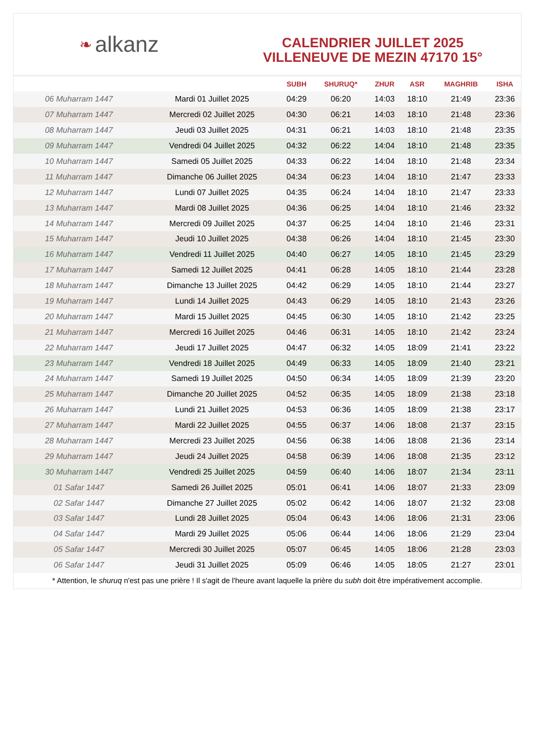❧ alkanz
CALENDRIER JUILLET 2025
VILLENEUVE DE MEZIN 47170 15°
| | | SUBH | SHURUQ* | ZHUR | ASR | MAGHRIB | ISHA |
| --- | --- | --- | --- | --- | --- | --- | --- |
| 06 Muharram 1447 | Mardi 01 Juillet 2025 | 04:29 | 06:20 | 14:03 | 18:10 | 21:49 | 23:36 |
| 07 Muharram 1447 | Mercredi 02 Juillet 2025 | 04:30 | 06:21 | 14:03 | 18:10 | 21:48 | 23:36 |
| 08 Muharram 1447 | Jeudi 03 Juillet 2025 | 04:31 | 06:21 | 14:03 | 18:10 | 21:48 | 23:35 |
| 09 Muharram 1447 | Vendredi 04 Juillet 2025 | 04:32 | 06:22 | 14:04 | 18:10 | 21:48 | 23:35 |
| 10 Muharram 1447 | Samedi 05 Juillet 2025 | 04:33 | 06:22 | 14:04 | 18:10 | 21:48 | 23:34 |
| 11 Muharram 1447 | Dimanche 06 Juillet 2025 | 04:34 | 06:23 | 14:04 | 18:10 | 21:47 | 23:33 |
| 12 Muharram 1447 | Lundi 07 Juillet 2025 | 04:35 | 06:24 | 14:04 | 18:10 | 21:47 | 23:33 |
| 13 Muharram 1447 | Mardi 08 Juillet 2025 | 04:36 | 06:25 | 14:04 | 18:10 | 21:46 | 23:32 |
| 14 Muharram 1447 | Mercredi 09 Juillet 2025 | 04:37 | 06:25 | 14:04 | 18:10 | 21:46 | 23:31 |
| 15 Muharram 1447 | Jeudi 10 Juillet 2025 | 04:38 | 06:26 | 14:04 | 18:10 | 21:45 | 23:30 |
| 16 Muharram 1447 | Vendredi 11 Juillet 2025 | 04:40 | 06:27 | 14:05 | 18:10 | 21:45 | 23:29 |
| 17 Muharram 1447 | Samedi 12 Juillet 2025 | 04:41 | 06:28 | 14:05 | 18:10 | 21:44 | 23:28 |
| 18 Muharram 1447 | Dimanche 13 Juillet 2025 | 04:42 | 06:29 | 14:05 | 18:10 | 21:44 | 23:27 |
| 19 Muharram 1447 | Lundi 14 Juillet 2025 | 04:43 | 06:29 | 14:05 | 18:10 | 21:43 | 23:26 |
| 20 Muharram 1447 | Mardi 15 Juillet 2025 | 04:45 | 06:30 | 14:05 | 18:10 | 21:42 | 23:25 |
| 21 Muharram 1447 | Mercredi 16 Juillet 2025 | 04:46 | 06:31 | 14:05 | 18:10 | 21:42 | 23:24 |
| 22 Muharram 1447 | Jeudi 17 Juillet 2025 | 04:47 | 06:32 | 14:05 | 18:09 | 21:41 | 23:22 |
| 23 Muharram 1447 | Vendredi 18 Juillet 2025 | 04:49 | 06:33 | 14:05 | 18:09 | 21:40 | 23:21 |
| 24 Muharram 1447 | Samedi 19 Juillet 2025 | 04:50 | 06:34 | 14:05 | 18:09 | 21:39 | 23:20 |
| 25 Muharram 1447 | Dimanche 20 Juillet 2025 | 04:52 | 06:35 | 14:05 | 18:09 | 21:38 | 23:18 |
| 26 Muharram 1447 | Lundi 21 Juillet 2025 | 04:53 | 06:36 | 14:05 | 18:09 | 21:38 | 23:17 |
| 27 Muharram 1447 | Mardi 22 Juillet 2025 | 04:55 | 06:37 | 14:06 | 18:08 | 21:37 | 23:15 |
| 28 Muharram 1447 | Mercredi 23 Juillet 2025 | 04:56 | 06:38 | 14:06 | 18:08 | 21:36 | 23:14 |
| 29 Muharram 1447 | Jeudi 24 Juillet 2025 | 04:58 | 06:39 | 14:06 | 18:08 | 21:35 | 23:12 |
| 30 Muharram 1447 | Vendredi 25 Juillet 2025 | 04:59 | 06:40 | 14:06 | 18:07 | 21:34 | 23:11 |
| 01 Safar 1447 | Samedi 26 Juillet 2025 | 05:01 | 06:41 | 14:06 | 18:07 | 21:33 | 23:09 |
| 02 Safar 1447 | Dimanche 27 Juillet 2025 | 05:02 | 06:42 | 14:06 | 18:07 | 21:32 | 23:08 |
| 03 Safar 1447 | Lundi 28 Juillet 2025 | 05:04 | 06:43 | 14:06 | 18:06 | 21:31 | 23:06 |
| 04 Safar 1447 | Mardi 29 Juillet 2025 | 05:06 | 06:44 | 14:06 | 18:06 | 21:29 | 23:04 |
| 05 Safar 1447 | Mercredi 30 Juillet 2025 | 05:07 | 06:45 | 14:05 | 18:06 | 21:28 | 23:03 |
| 06 Safar 1447 | Jeudi 31 Juillet 2025 | 05:09 | 06:46 | 14:05 | 18:05 | 21:27 | 23:01 |
* Attention, le shuruq n'est pas une prière ! Il s'agit de l'heure avant laquelle la prière du subh doit être impérativement accomplie.